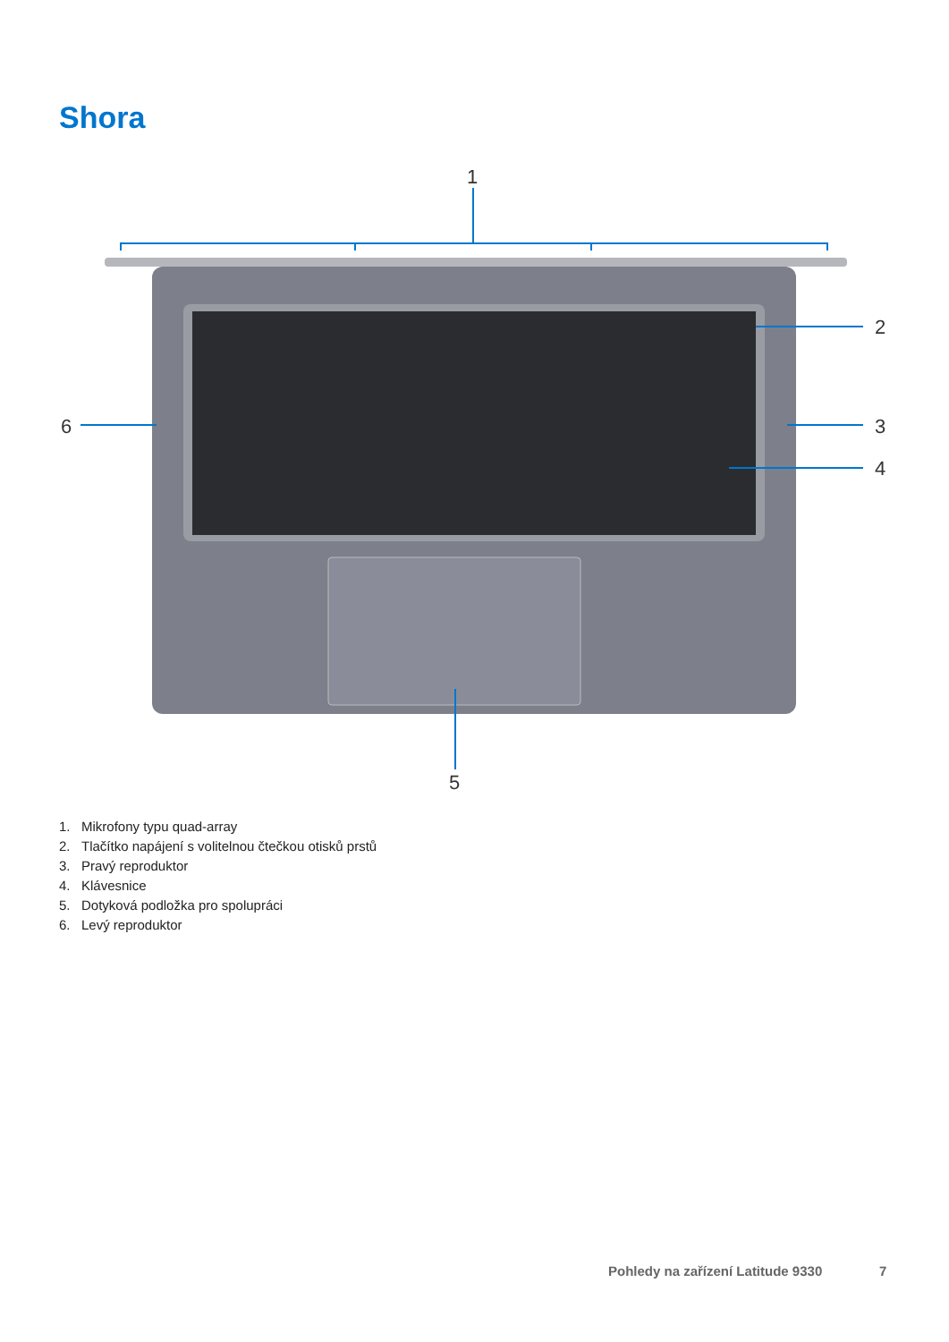Shora
1
2
3
4
5
6
1. Mikrofony typu quad-array
2. Tlačítko napájení s volitelnou čtečkou otisků prstů
3. Pravý reproduktor
4. Klávesnice
5. Dotyková podložka pro spolupráci
6. Levý reproduktor
Pohledy na zařízení Latitude 9330
7